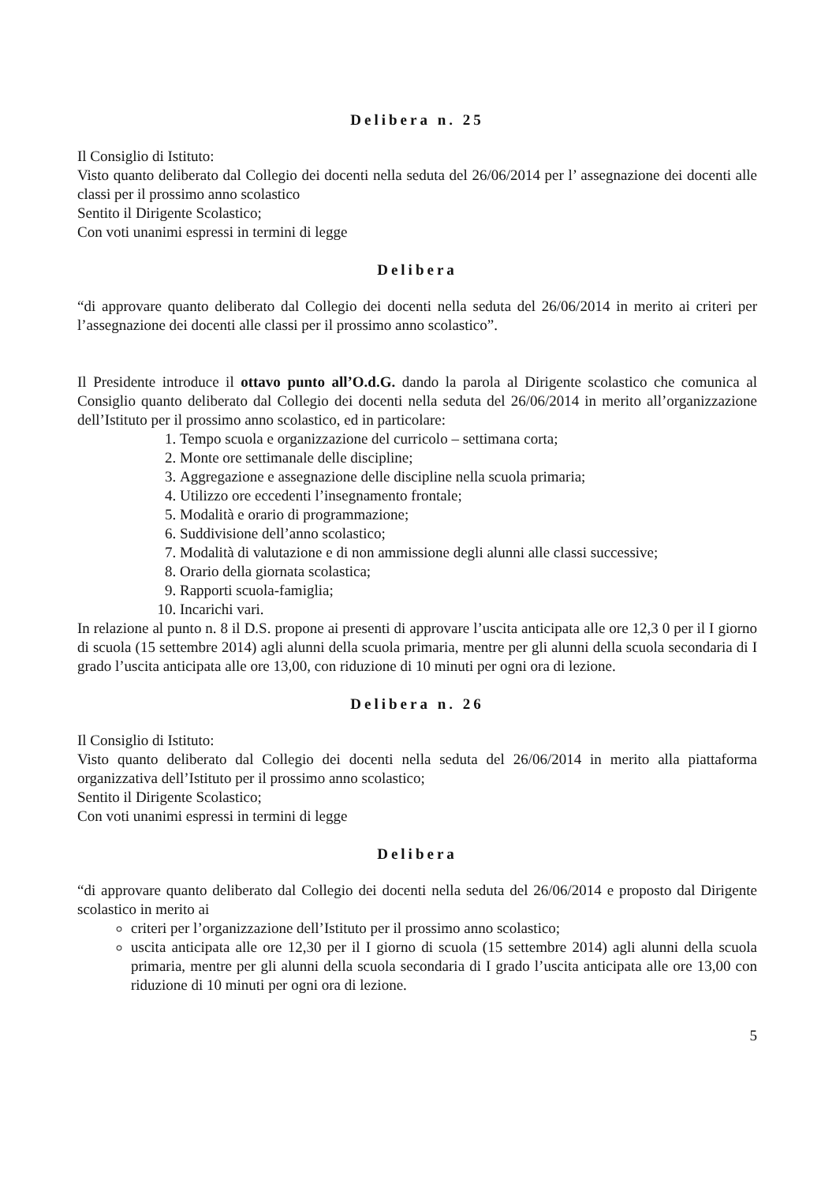Delibera n. 25
Il Consiglio di Istituto:
Visto quanto deliberato dal Collegio dei docenti nella seduta del 26/06/2014 per l’ assegnazione dei docenti alle classi per il prossimo anno scolastico
Sentito il Dirigente Scolastico;
Con voti unanimi espressi in termini di legge
Delibera
“di approvare quanto deliberato dal Collegio dei docenti nella seduta del 26/06/2014 in merito ai criteri per l’assegnazione dei docenti alle classi per il prossimo anno scolastico”.
Il Presidente introduce il ottavo punto all’O.d.G. dando la parola al Dirigente scolastico che comunica al Consiglio quanto deliberato dal Collegio dei docenti nella seduta del 26/06/2014 in merito all’organizzazione dell’Istituto per il prossimo anno scolastico, ed in particolare:
1. Tempo scuola e organizzazione del curricolo – settimana corta;
2. Monte ore settimanale delle discipline;
3. Aggregazione e assegnazione delle discipline nella scuola primaria;
4. Utilizzo ore eccedenti l’insegnamento frontale;
5. Modalità e orario di programmazione;
6. Suddivisione dell’anno scolastico;
7. Modalità di valutazione e di non ammissione degli alunni alle classi successive;
8. Orario della giornata scolastica;
9. Rapporti scuola-famiglia;
10. Incarichi vari.
In relazione al punto n. 8 il D.S. propone ai presenti di approvare l’uscita anticipata alle ore 12,3 0 per il I giorno di scuola (15 settembre 2014) agli alunni della scuola primaria, mentre per gli alunni della scuola secondaria di I grado l’uscita anticipata alle ore 13,00, con riduzione di 10 minuti per ogni ora di lezione.
Delibera n. 26
Il Consiglio di Istituto:
Visto quanto deliberato dal Collegio dei docenti nella seduta del 26/06/2014 in merito alla piattaforma organizzativa dell’Istituto per il prossimo anno scolastico;
Sentito il Dirigente Scolastico;
Con voti unanimi espressi in termini di legge
Delibera
“di approvare quanto deliberato dal Collegio dei docenti nella seduta del 26/06/2014 e proposto dal Dirigente scolastico in merito ai
criteri per l’organizzazione dell’Istituto per il prossimo anno scolastico;
uscita anticipata alle ore 12,30 per il I giorno di scuola (15 settembre 2014) agli alunni della scuola primaria, mentre per gli alunni della scuola secondaria di I grado l’uscita anticipata alle ore 13,00 con riduzione di 10 minuti per ogni ora di lezione.
5